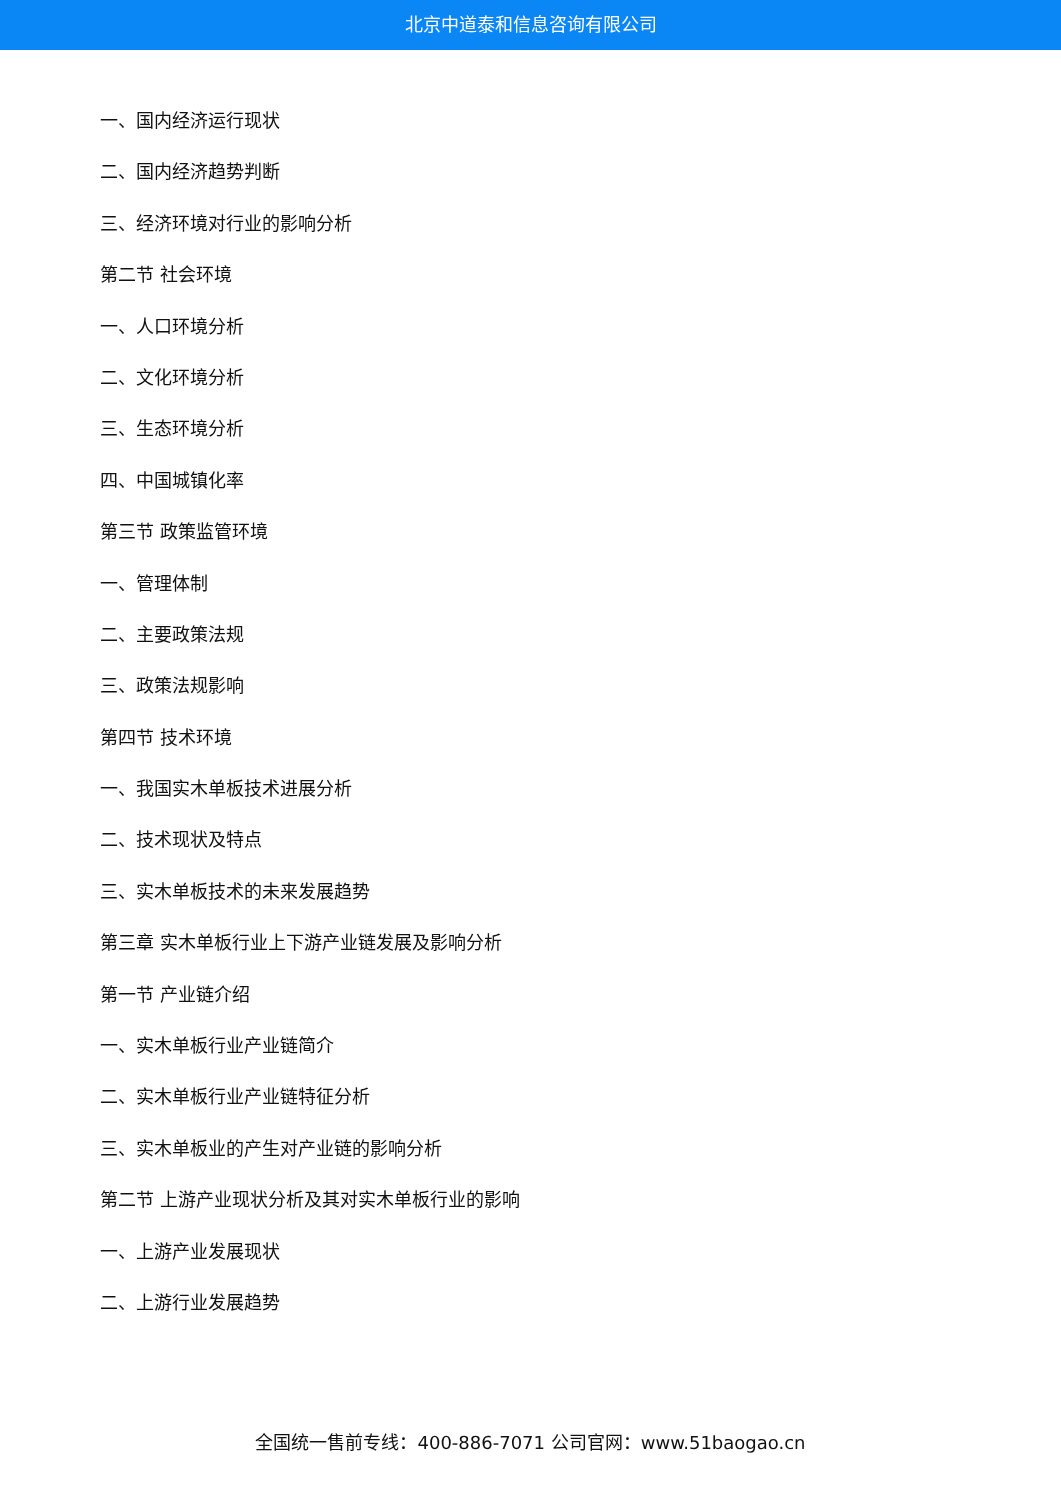北京中道泰和信息咨询有限公司
一、国内经济运行现状
二、国内经济趋势判断
三、经济环境对行业的影响分析
第二节 社会环境
一、人口环境分析
二、文化环境分析
三、生态环境分析
四、中国城镇化率
第三节 政策监管环境
一、管理体制
二、主要政策法规
三、政策法规影响
第四节 技术环境
一、我国实木单板技术进展分析
二、技术现状及特点
三、实木单板技术的未来发展趋势
第三章 实木单板行业上下游产业链发展及影响分析
第一节 产业链介绍
一、实木单板行业产业链简介
二、实木单板行业产业链特征分析
三、实木单板业的产生对产业链的影响分析
第二节 上游产业现状分析及其对实木单板行业的影响
一、上游产业发展现状
二、上游行业发展趋势
全国统一售前专线：400-886-7071 公司官网：www.51baogao.cn